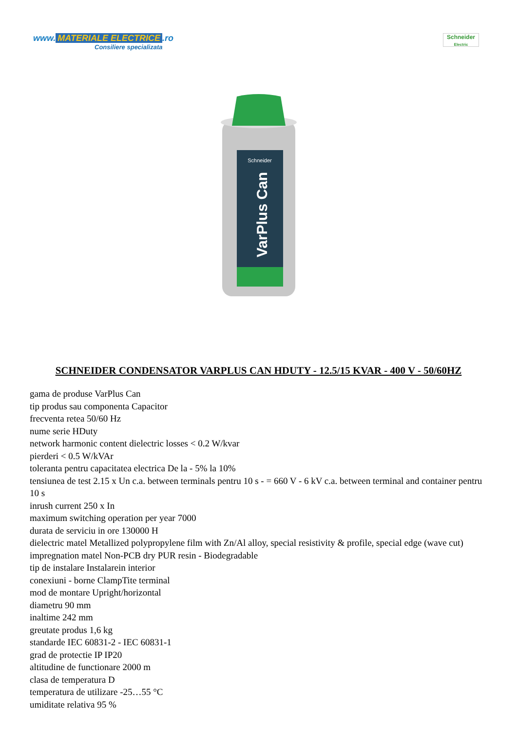www. MATERIALE ELECTRICE.ro
Consiliere specializata
Schneider
Electric
Schneider
VarPlus Can
SCHNEIDER CONDENSATOR VARPLUS CAN HDUTY - 12.5/15 KVAR - 400 V - 50/60HZ
gama de produse VarPlus Can
tip produs sau componenta Capacitor
frecventa retea 50/60 Hz
nume serie HDuty
network harmonic content dielectric losses < 0.2 W/kvar
pierderi < 0.5 W/kVAr
toleranta pentru capacitatea electrica De la - 5% la 10%
tensiunea de test 2.15 x Un c.a. between terminals pentru 10 s - = 660 V - 6 kV c.a. between terminal and container pentru 10 s
inrush current 250 x In
maximum switching operation per year 7000
durata de serviciu in ore 130000 H
dielectric matel Metallized polypropylene film with Zn/Al alloy, special resistivity & profile, special edge (wave cut)
impregnation matel Non-PCB dry PUR resin - Biodegradable
tip de instalare Instalarein interior
conexiuni - borne ClampTite terminal
mod de montare Upright/horizontal
diametru 90 mm
inaltime 242 mm
greutate produs 1,6 kg
standarde IEC 60831-2 - IEC 60831-1
grad de protectie IP IP20
altitudine de functionare 2000 m
clasa de temperatura D
temperatura de utilizare -25…55 °C
umiditate relativa 95 %